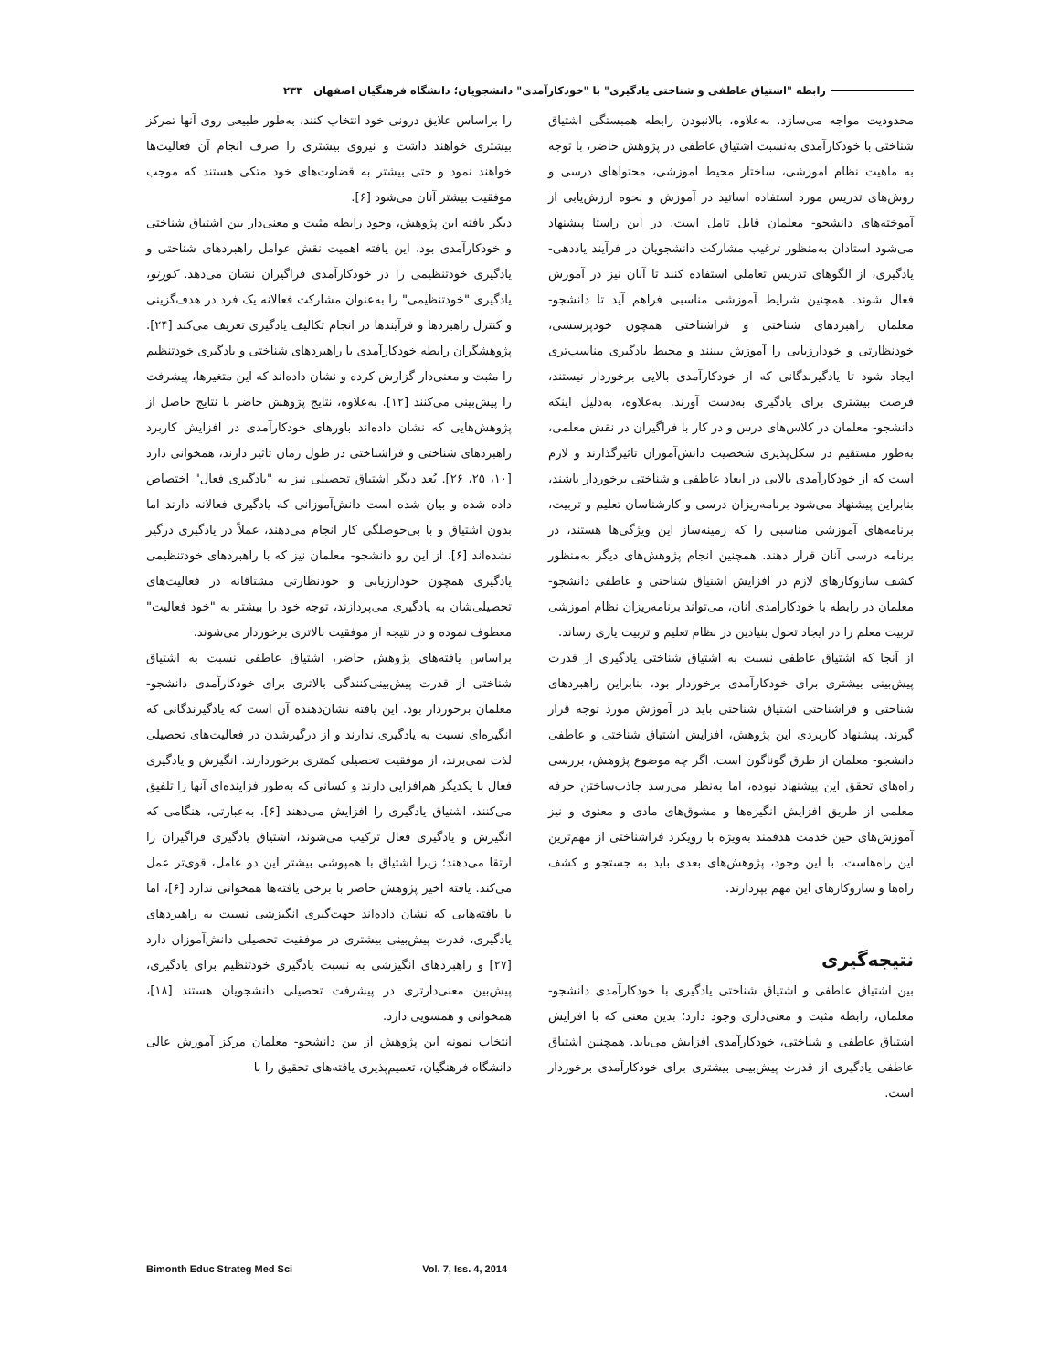رابطه "اشتیاق عاطفی و شناختی یادگیری" با "خودکارآمدی" دانشجویان؛ دانشگاه فرهنگیان اصفهان ۲۳۳
را براساس علایق درونی خود انتخاب کنند، به‌طور طبیعی روی آنها تمرکز بیشتری خواهند داشت و نیروی بیشتری را صرف انجام آن فعالیت‌ها خواهند نمود و حتی بیشتر به قضاوت‌های خود متکی هستند که موجب موفقیت بیشتر آنان می‌شود [۶].
دیگر یافته این پژوهش، وجود رابطه مثبت و معنی‌دار بین اشتیاق شناختی و خودکارآمدی بود. این یافته اهمیت نقش عوامل راهبردهای شناختی و یادگیری خودتنظیمی را در خودکارآمدی فراگیران نشان می‌دهد. کورنو، یادگیری "خودتنظیمی" را به‌عنوان مشارکت فعالانه یک فرد در هدف‌گزینی و کنترل راهبردها و فرآیندها در انجام تکالیف یادگیری تعریف می‌کند [۲۴]. پژوهشگران رابطه خودکارآمدی با راهبردهای شناختی و یادگیری خودتنظیم را مثبت و معنی‌دار گزارش کرده و نشان داده‌اند که این متغیرها، پیشرفت را پیش‌بینی می‌کنند [۱۲]. به‌علاوه، نتایج پژوهش حاضر با نتایج حاصل از پژوهش‌هایی که نشان داده‌اند باورهای خودکارآمدی در افزایش کاربرد راهبردهای شناختی و فراشناختی در طول زمان تاثیر دارند، همخوانی دارد [۱۰، ۲۵، ۲۶]. بُعد دیگر اشتیاق تحصیلی نیز به "یادگیری فعال" اختصاص داده شده و بیان شده است دانش‌آموزانی که یادگیری فعالانه دارند اما بدون اشتیاق و با بی‌حوصلگی کار انجام می‌دهند، عملاً در یادگیری درگیر نشده‌اند [۶]. از این رو دانشجو- معلمان نیز که با راهبردهای خودتنظیمی یادگیری همچون خودارزیابی و خودنظارتی مشتاقانه در فعالیت‌های تحصیلی‌شان به یادگیری می‌پردازند، توجه خود را بیشتر به "خود فعالیت" معطوف نموده و در نتیجه از موفقیت بالاتری برخوردار می‌شوند.
براساس یافته‌های پژوهش حاضر، اشتیاق عاطفی نسبت به اشتیاق شناختی از قدرت پیش‌بینی‌کنندگی بالاتری برای خودکارآمدی دانشجو- معلمان برخوردار بود. این یافته نشان‌دهنده آن است که یادگیرندگانی که انگیزه‌ای نسبت به یادگیری ندارند و از درگیرشدن در فعالیت‌های تحصیلی لذت نمی‌برند، از موفقیت تحصیلی کمتری برخوردارند. انگیزش و یادگیری فعال با یکدیگر هم‌افزایی دارند و کسانی که به‌طور فزاینده‌ای آنها را تلفیق می‌کنند، اشتیاق یادگیری را افزایش می‌دهند [۶]. به‌عبارتی، هنگامی که انگیزش و یادگیری فعال ترکیب می‌شوند، اشتیاق یادگیری فراگیران را ارتقا می‌دهند؛ زیرا اشتیاق با همپوشی بیشتر این دو عامل، قوی‌تر عمل می‌کند. یافته اخیر پژوهش حاضر با برخی یافته‌ها همخوانی ندارد [۶]، اما با یافته‌هایی که نشان داده‌اند جهت‌گیری انگیزشی نسبت به راهبردهای یادگیری، قدرت پیش‌بینی بیشتری در موفقیت تحصیلی دانش‌آموزان دارد [۲۷] و راهبردهای انگیزشی به نسبت یادگیری خودتنظیم برای یادگیری، پیش‌بین معنی‌دارتری در پیشرفت تحصیلی دانشجویان هستند [۱۸]، همخوانی و همسویی دارد.
انتخاب نمونه این پژوهش از بین دانشجو- معلمان مرکز آموزش عالی دانشگاه فرهنگیان، تعمیم‌پذیری یافته‌های تحقیق را با
محدودیت مواجه می‌سازد. به‌علاوه، بالانبودن رابطه همبستگی اشتیاق شناختی با خودکارآمدی به‌نسبت اشتیاق عاطفی در پژوهش حاضر، با توجه به ماهیت نظام آموزشی، ساختار محیط آموزشی، محتواهای درسی و روش‌های تدریس مورد استفاده اساتید در آموزش و نحوه ارزش‌یابی از آموخته‌های دانشجو- معلمان قابل تامل است. در این راستا پیشنهاد می‌شود استادان به‌منظور ترغیب مشارکت دانشجویان در فرآیند یاددهی- یادگیری، از الگوهای تدریس تعاملی استفاده کنند تا آنان نیز در آموزش فعال شوند. همچنین شرایط آموزشی مناسبی فراهم آید تا دانشجو- معلمان راهبردهای شناختی و فراشناختی همچون خودپرسشی، خودنظارتی و خودارزیابی را آموزش ببینند و محیط یادگیری مناسب‌تری ایجاد شود تا یادگیرندگانی که از خودکارآمدی بالایی برخوردار نیستند، فرصت بیشتری برای یادگیری به‌دست آورند. به‌علاوه، به‌دلیل اینکه دانشجو- معلمان در کلاس‌های درس و در کار با فراگیران در نقش معلمی، به‌طور مستقیم در شکل‌پذیری شخصیت دانش‌آموزان تاثیرگذارند و لازم است که از خودکارآمدی بالایی در ابعاد عاطفی و شناختی برخوردار باشند، بنابراین پیشنهاد می‌شود برنامه‌ریزان درسی و کارشناسان تعلیم و تربیت، برنامه‌های آموزشی مناسبی را که زمینه‌ساز این ویژگی‌ها هستند، در برنامه درسی آنان قرار دهند. همچنین انجام پژوهش‌های دیگر به‌منظور کشف سازوکارهای لازم در افزایش اشتیاق شناختی و عاطفی دانشجو- معلمان در رابطه با خودکارآمدی آنان، می‌تواند برنامه‌ریزان نظام آموزشی تربیت معلم را در ایجاد تحول بنیادین در نظام تعلیم و تربیت یاری رساند.
از آنجا که اشتیاق عاطفی نسبت به اشتیاق شناختی یادگیری از قدرت پیش‌بینی بیشتری برای خودکارآمدی برخوردار بود، بنابراین راهبردهای شناختی و فراشناختی اشتیاق شناختی باید در آموزش مورد توجه قرار گیرند. پیشنهاد کاربردی این پژوهش، افزایش اشتیاق شناختی و عاطفی دانشجو- معلمان از طرق گوناگون است. اگر چه موضوع پژوهش، بررسی راه‌های تحقق این پیشنهاد نبوده، اما به‌نظر می‌رسد جاذب‌ساختن حرفه معلمی از طریق افزایش انگیزه‌ها و مشوق‌های مادی و معنوی و نیز آموزش‌های حین خدمت هدفمند به‌ویژه با رویکرد فراشناختی از مهم‌ترین این راه‌هاست. با این وجود، پژوهش‌های بعدی باید به جستجو و کشف راه‌ها و سازوکارهای این مهم بپردازند.
نتیجه‌گیری
بین اشتیاق عاطفی و اشتیاق شناختی یادگیری با خودکارآمدی دانشجو- معلمان، رابطه مثبت و معنی‌داری وجود دارد؛ بدین معنی که با افزایش اشتیاق عاطفی و شناختی، خودکارآمدی افزایش می‌یابد. همچنین اشتیاق عاطفی یادگیری از قدرت پیش‌بینی بیشتری برای خودکارآمدی برخوردار است.
Bimonth Educ Strateg Med Sci Vol. 7, Iss. 4, 2014